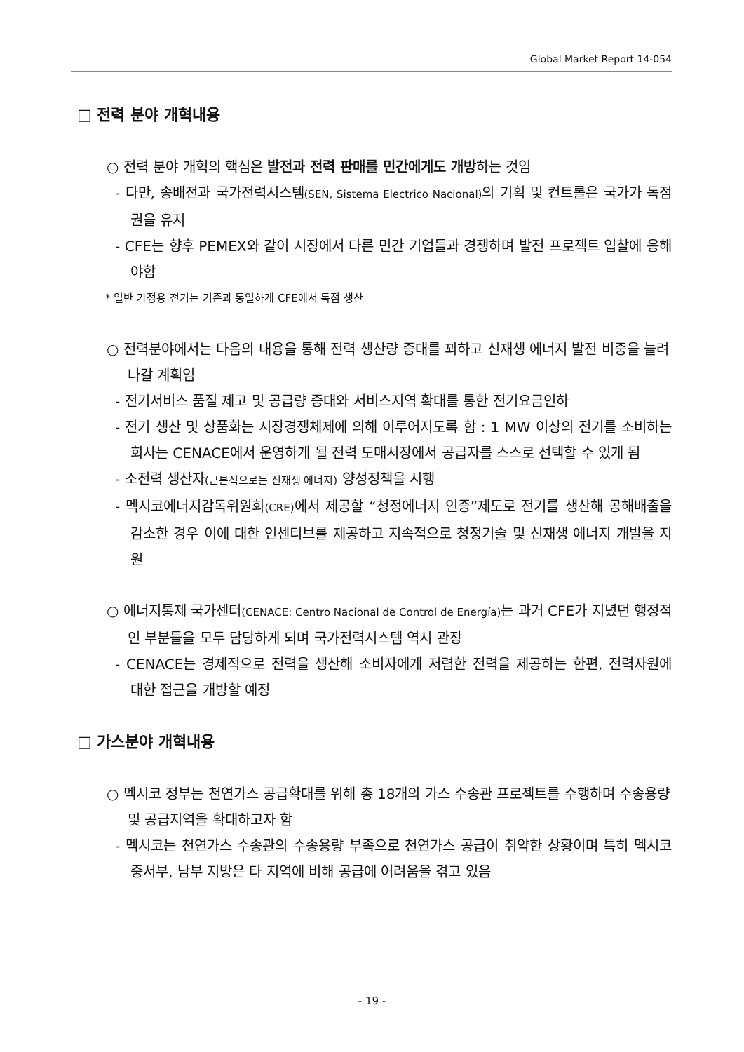Global Market Report 14-054
□ 전력 분야 개혁내용
○ 전력 분야 개혁의 핵심은 발전과 전력 판매를 민간에게도 개방하는 것임
- 다만, 송배전과 국가전력시스템(SEN, Sistema Electrico Nacional) 의 기획 및 컨트롤은 국가가 독점권을 유지
- CFE는 향후 PEMEX와 같이 시장에서 다른 민간 기업들과 경쟁하며 발전 프로젝트 입찰에 응해야함
* 일반 가정용 전기는 기존과 동일하게 CFE에서 독점 생산
○ 전력분야에서는 다음의 내용을 통해 전력 생산량 증대를 꾀하고 신재생 에너지 발전 비중을 늘려나갈 계획임
- 전기서비스 품질 제고 및 공급량 증대와 서비스지역 확대를 통한 전기요금인하
- 전기 생산 및 상품화는 시장경쟁체제에 의해 이루어지도록 함 : 1 MW 이상의 전기를 소비하는 회사는 CENACE에서 운영하게 될 전력 도매시장에서 공급자를 스스로 선택할 수 있게 됨
- 소전력 생산자(근본적으로는 신재생 에너지) 양성정책을 시행
- 멕시코에너지감독위원회(CRE) 에서 제공할 “청정에너지 인증”제도로 전기를 생산해 공해배출을 감소한 경우 이에 대한 인센티브를 제공하고 지속적으로 청정기술 및 신재생 에너지 개발을 지원
○ 에너지통제 국가센터(CENACE: Centro Nacional de Control de Energía) 는 과거 CFE가 지녔던 행정적인 부분들을 모두 담당하게 되며 국가전력시스템 역시 관장
- CENACE는 경제적으로 전력을 생산해 소비자에게 저렴한 전력을 제공하는 한편, 전력자원에 대한 접근을 개방할 예정
□ 가스분야 개혁내용
○ 멕시코 정부는 천연가스 공급확대를 위해 총 18개의 가스 수송관 프로젝트를 수행하며 수송용량 및 공급지역을 확대하고자 함
- 멕시코는 천연가스 수송관의 수송용량 부족으로 천연가스 공급이 취약한 상황이며 특히 멕시코 중서부, 남부 지방은 타 지역에 비해 공급에 어려움을 겪고 있음
- 19 -